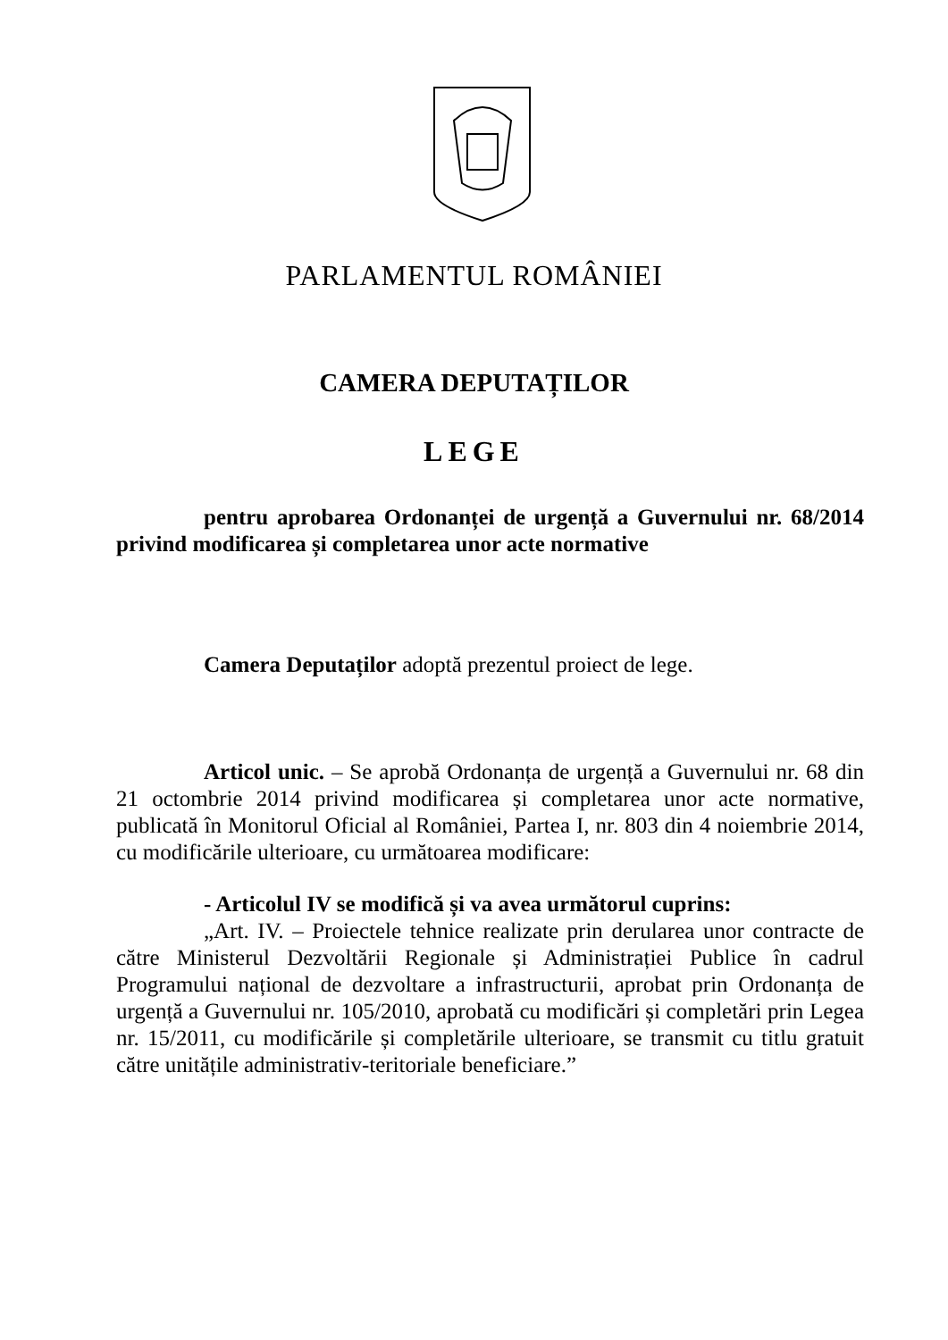PARLAMENTUL ROMÂNIEI
CAMERA DEPUTAȚILOR
LEGE
pentru aprobarea Ordonanței de urgență a Guvernului nr. 68/2014 privind modificarea și completarea unor acte normative
Camera Deputaților adoptă prezentul proiect de lege.
Articol unic. – Se aprobă Ordonanța de urgență a Guvernului nr. 68 din 21 octombrie 2014 privind modificarea și completarea unor acte normative, publicată în Monitorul Oficial al României, Partea I, nr. 803 din 4 noiembrie 2014, cu modificările ulterioare, cu următoarea modificare:
- Articolul IV se modifică și va avea următorul cuprins:
„Art. IV. – Proiectele tehnice realizate prin derularea unor contracte de către Ministerul Dezvoltării Regionale și Administrației Publice în cadrul Programului național de dezvoltare a infrastructurii, aprobat prin Ordonanța de urgență a Guvernului nr. 105/2010, aprobată cu modificări și completări prin Legea nr. 15/2011, cu modificările și completările ulterioare, se transmit cu titlu gratuit către unitățile administrativ-teritoriale beneficiare.”